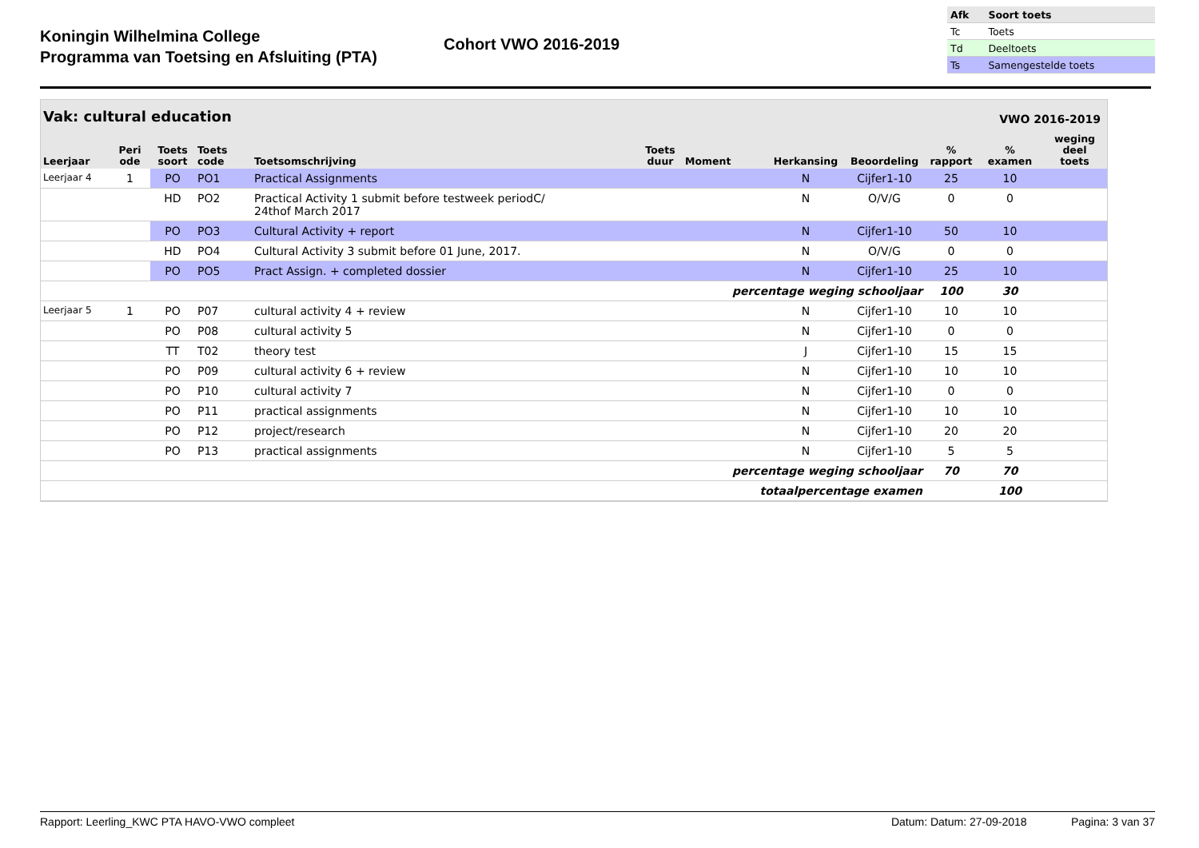Koningin Wilhelmina College
Programma van Toetsing en Afsluiting (PTA)
Cohort VWO 2016-2019
| Afk | Soort toets |
| --- | --- |
| Tc | Toets |
| Td | Deeltoets |
| Ts | Samengestelde toets |
Vak: cultural education VWO 2016-2019
| Leerjaar | Peri ode | Toets soort | Toets code | Toetsomschrijving | Toets duur | Moment | Herkansing | Beoordeling | % rapport | % examen | weging deel toets |
| --- | --- | --- | --- | --- | --- | --- | --- | --- | --- | --- | --- |
| Leerjaar 4 | 1 | PO | PO1 | Practical Assignments | | | N | Cijfer1-10 | 25 | 10 | |
| | | HD | PO2 | Practical Activity 1 submit before testweek periodC/ 24thof March 2017 | | | N | O/V/G | 0 | 0 | |
| | | PO | PO3 | Cultural Activity + report | | | N | Cijfer1-10 | 50 | 10 | |
| | | HD | PO4 | Cultural Activity 3 submit before 01 June, 2017. | | | N | O/V/G | 0 | 0 | |
| | | PO | PO5 | Pract Assign. + completed dossier | | | N | Cijfer1-10 | 25 | 10 | |
| percentage weging schooljaar | | | | | | | | | 100 | 30 | |
| Leerjaar 5 | 1 | PO | P07 | cultural activity 4 + review | | | N | Cijfer1-10 | 10 | 10 | |
| | | PO | P08 | cultural activity 5 | | | N | Cijfer1-10 | 0 | 0 | |
| | | TT | T02 | theory test | | | J | Cijfer1-10 | 15 | 15 | |
| | | PO | P09 | cultural activity 6 + review | | | N | Cijfer1-10 | 10 | 10 | |
| | | PO | P10 | cultural activity 7 | | | N | Cijfer1-10 | 0 | 0 | |
| | | PO | P11 | practical assignments | | | N | Cijfer1-10 | 10 | 10 | |
| | | PO | P12 | project/research | | | N | Cijfer1-10 | 20 | 20 | |
| | | PO | P13 | practical assignments | | | N | Cijfer1-10 | 5 | 5 | |
| percentage weging schooljaar | | | | | | | | | 70 | 70 | |
| totaalpercentage examen | | | | | | | | | | 100 | |
Rapport: Leerling_KWC PTA HAVO-VWO compleet Datum: Datum: 27-09-2018 Pagina: 3 van 37